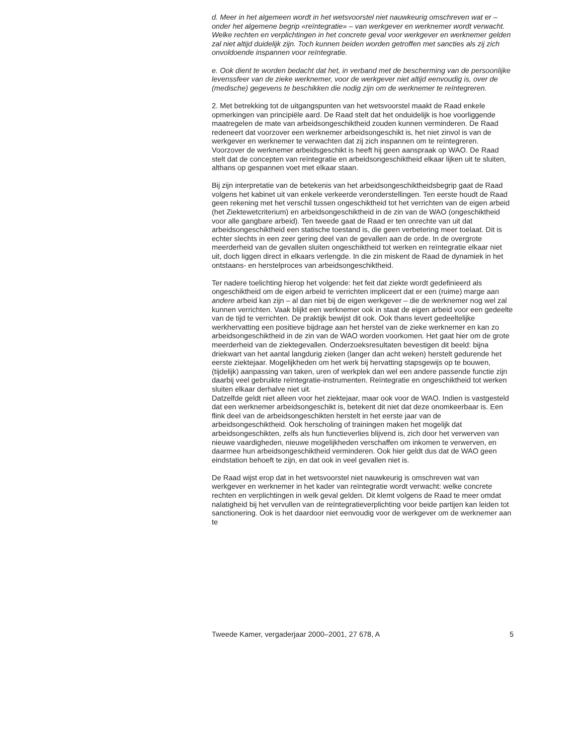d. Meer in het algemeen wordt in het wetsvoorstel niet nauwkeurig omschreven wat er – onder het algemene begrip «reïntegratie» – van werkgever en werknemer wordt verwacht. Welke rechten en verplichtingen in het concrete geval voor werkgever en werknemer gelden zal niet altijd duidelijk zijn. Toch kunnen beiden worden getroffen met sancties als zij zich onvoldoende inspannen voor reïntegratie.
e. Ook dient te worden bedacht dat het, in verband met de bescherming van de persoonlijke levenssfeer van de zieke werknemer, voor de werkgever niet altijd eenvoudig is, over de (medische) gegevens te beschikken die nodig zijn om de werknemer te reïntegreren.
2. Met betrekking tot de uitgangspunten van het wetsvoorstel maakt de Raad enkele opmerkingen van principiële aard. De Raad stelt dat het onduidelijk is hoe voorliggende maatregelen de mate van arbeidsongeschiktheid zouden kunnen verminderen. De Raad redeneert dat voorzover een werknemer arbeidsongeschikt is, het niet zinvol is van de werkgever en werknemer te verwachten dat zij zich inspannen om te reïntegreren. Voorzover de werknemer arbeidsgeschikt is heeft hij geen aanspraak op WAO. De Raad stelt dat de concepten van reïntegratie en arbeidsongeschiktheid elkaar lijken uit te sluiten, althans op gespannen voet met elkaar staan.
Bij zijn interpretatie van de betekenis van het arbeidsongeschiktheidsbegrip gaat de Raad volgens het kabinet uit van enkele verkeerde veronderstellingen. Ten eerste houdt de Raad geen rekening met het verschil tussen ongeschiktheid tot het verrichten van de eigen arbeid (het Ziektewetcriterium) en arbeidsongeschiktheid in de zin van de WAO (ongeschiktheid voor alle gangbare arbeid). Ten tweede gaat de Raad er ten onrechte van uit dat arbeidsongeschiktheid een statische toestand is, die geen verbetering meer toelaat. Dit is echter slechts in een zeer gering deel van de gevallen aan de orde. In de overgrote meerderheid van de gevallen sluiten ongeschiktheid tot werken en reïntegratie elkaar niet uit, doch liggen direct in elkaars verlengde. In die zin miskent de Raad de dynamiek in het ontstaans- en herstelproces van arbeidsongeschiktheid.
Ter nadere toelichting hierop het volgende: het feit dat ziekte wordt gedefinieerd als ongeschiktheid om de eigen arbeid te verrichten impliceert dat er een (ruime) marge aan andere arbeid kan zijn – al dan niet bij de eigen werkgever – die de werknemer nog wel zal kunnen verrichten. Vaak blijkt een werknemer ook in staat de eigen arbeid voor een gedeelte van de tijd te verrichten. De praktijk bewijst dit ook. Ook thans levert gedeeltelijke werkhervatting een positieve bijdrage aan het herstel van de zieke werknemer en kan zo arbeidsongeschiktheid in de zin van de WAO worden voorkomen. Het gaat hier om de grote meerderheid van de ziektegevallen. Onderzoeksresultaten bevestigen dit beeld: bijna driekwart van het aantal langdurig zieken (langer dan acht weken) herstelt gedurende het eerste ziektejaar. Mogelijkheden om het werk bij hervatting stapsgewijs op te bouwen, (tijdelijk) aanpassing van taken, uren of werkplek dan wel een andere passende functie zijn daarbij veel gebruikte reïntegratie-instrumenten. Reïntegratie en ongeschiktheid tot werken sluiten elkaar derhalve niet uit.
Datzelfde geldt niet alleen voor het ziektejaar, maar ook voor de WAO. Indien is vastgesteld dat een werknemer arbeidsongeschikt is, betekent dit niet dat deze onomkeerbaar is. Een flink deel van de arbeidsongeschikten herstelt in het eerste jaar van de arbeidsongeschiktheid. Ook herscholing of trainingen maken het mogelijk dat arbeidsongeschikten, zelfs als hun functieverlies blijvend is, zich door het verwerven van nieuwe vaardigheden, nieuwe mogelijkheden verschaffen om inkomen te verwerven, en daarmee hun arbeidsongeschiktheid verminderen. Ook hier geldt dus dat de WAO geen eindstation behoeft te zijn, en dat ook in veel gevallen niet is.
De Raad wijst erop dat in het wetsvoorstel niet nauwkeurig is omschreven wat van werkgever en werknemer in het kader van reïntegratie wordt verwacht: welke concrete rechten en verplichtingen in welk geval gelden. Dit klemt volgens de Raad te meer omdat nalatigheid bij het vervullen van de reïntegratieverplichting voor beide partijen kan leiden tot sanctionering. Ook is het daardoor niet eenvoudig voor de werkgever om de werknemer aan te
Tweede Kamer, vergaderjaar 2000–2001, 27 678, A 5